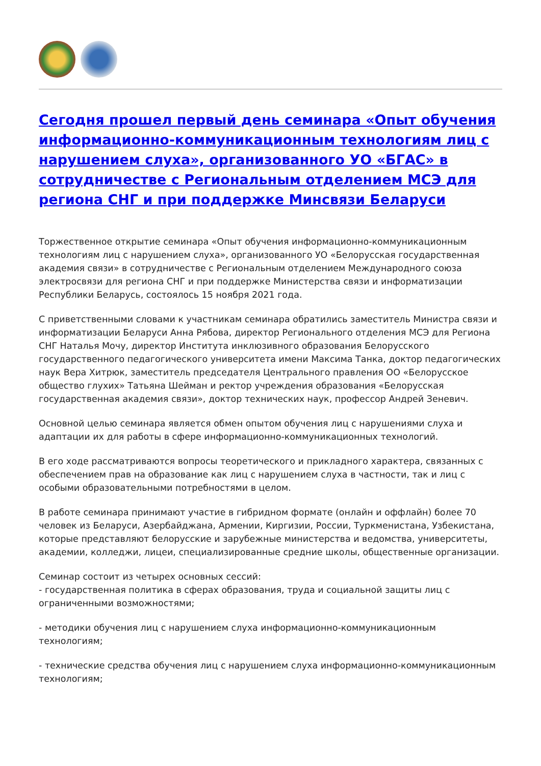Сегодня прошел первый день семинара «Опыт обучения информационно-коммуникационным технологиям лиц с нарушением слуха», организованного УО «БГАС» в сотрудничестве с Региональным отделением МСЭ для региона СНГ и при поддержке Минсвязи Беларуси
Торжественное открытие семинара «Опыт обучения информационно-коммуникационным технологиям лиц с нарушением слуха», организованного УО «Белорусская государственная академия связи» в сотрудничестве с Региональным отделением Международного союза электросвязи для региона СНГ и при поддержке Министерства связи и информатизации Республики Беларусь, состоялось 15 ноября 2021 года.
С приветственными словами к участникам семинара обратились заместитель Министра связи и информатизации Беларуси Анна Рябова, директор Регионального отделения МСЭ для Региона СНГ Наталья Мочу, директор Института инклюзивного образования Белорусского государственного педагогического университета имени Максима Танка, доктор педагогических наук Вера Хитрюк, заместитель председателя Центрального правления ОО «Белорусское общество глухих» Татьяна Шейман и ректор учреждения образования «Белорусская государственная академия связи», доктор технических наук, профессор Андрей Зеневич.
Основной целью семинара является обмен опытом обучения лиц с нарушениями слуха и адаптации их для работы в сфере информационно-коммуникационных технологий.
В его ходе рассматриваются вопросы теоретического и прикладного характера, связанных с обеспечением прав на образование как лиц с нарушением слуха в частности, так и лиц с особыми образовательными потребностями в целом.
В работе семинара принимают участие в гибридном формате (онлайн и оффлайн) более 70 человек из Беларуси, Азербайджана, Армении, Киргизии, России, Туркменистана, Узбекистана, которые представляют белорусские и зарубежные министерства и ведомства, университеты, академии, колледжи, лицеи, специализированные средние школы, общественные организации.
Семинар состоит из четырех основных сессий:
- государственная политика в сферах образования, труда и социальной защиты лиц с ограниченными возможностями;
- методики обучения лиц с нарушением слуха информационно-коммуникационным технологиям;
- технические средства обучения лиц с нарушением слуха информационно-коммуникационным технологиям;